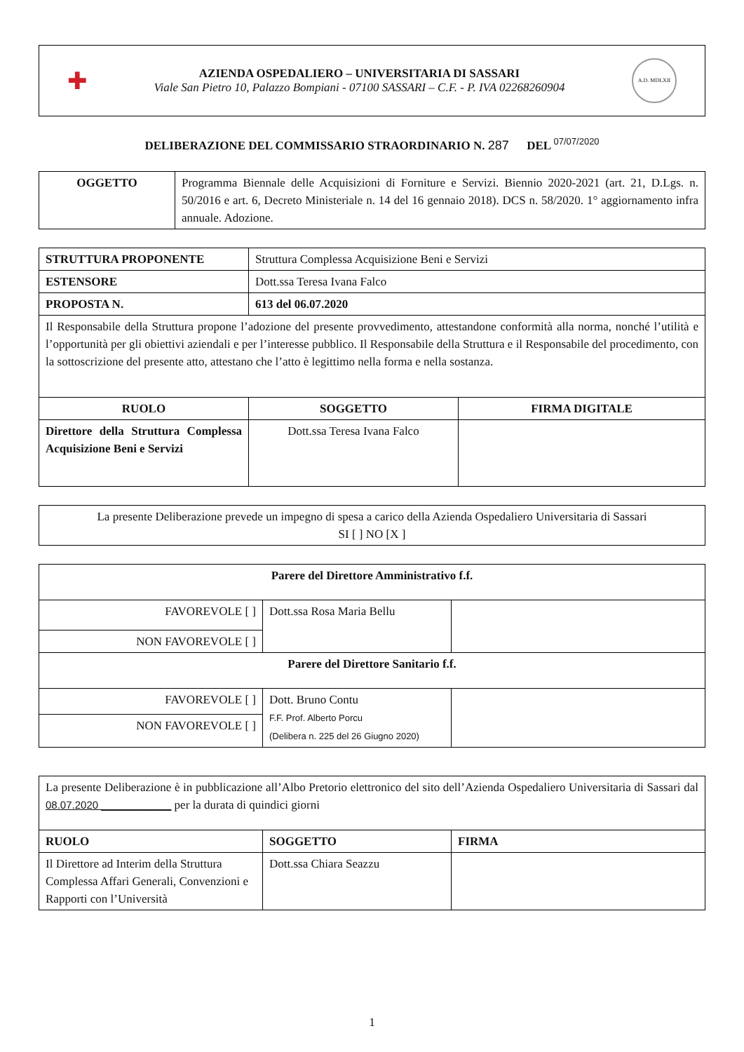✚
AZIENDA OSPEDALIERO – UNIVERSITARIA DI SASSARI
Viale San Pietro 10, Palazzo Bompiani - 07100 SASSARI – C.F. - P. IVA 02268260904
A.D. MDLXII
DELIBERAZIONE DEL COMMISSARIO STRAORDINARIO N. 287 DEL <sup>07/07/2020</sup>
| OGGETTO | Programma Biennale delle Acquisizioni di Forniture e Servizi. Biennio 2020-2021 (art. 21, D.Lgs. n. 50/2016 e art. 6, Decreto Ministeriale n. 14 del 16 gennaio 2018). DCS n. 58/2020. 1° aggiornamento infra annuale. Adozione. |
| STRUTTURA PROPONENTE | Struttura Complessa Acquisizione Beni e Servizi | |
| ESTENSORE | Dott.ssa Teresa Ivana Falco | |
| PROPOSTA N. | 613 del 06.07.2020 | |
| Il Responsabile della Struttura propone l’adozione del presente provvedimento, attestandone conformità alla norma, nonché l’utilità e l’opportunità per gli obiettivi aziendali e per l’interesse pubblico. Il Responsabile della Struttura e il Responsabile del procedimento, con la sottoscrizione del presente atto, attestano che l’atto è legittimo nella forma e nella sostanza. | | |
| RUOLO | SOGGETTO | FIRMA DIGITALE |
| Direttore della Struttura Complessa Acquisizione Beni e Servizi | Dott.ssa Teresa Ivana Falco | |
| La presente Deliberazione prevede un impegno di spesa a carico della Azienda Ospedaliero Universitaria di Sassari SI [ ] NO [X ] |
| Parere del Direttore Amministrativo f.f. | | |
| FAVOREVOLE [ ] | Dott.ssa Rosa Maria Bellu | |
| NON FAVOREVOLE [ ] | | |
| Parere del Direttore Sanitario f.f. | | |
| FAVOREVOLE [ ] | Dott. Bruno Contu F.F. Prof. Alberto Porcu (Delibera n. 225 del 26 Giugno 2020) | |
| NON FAVOREVOLE [ ] | | |
| La presente Deliberazione è in pubblicazione all’Albo Pretorio elettronico del sito dell’Azienda Ospedaliero Universitaria di Sassari dal 08.07.2020 ____________ per la durata di quindici giorni | | |
| RUOLO | SOGGETTO | FIRMA |
| Il Direttore ad Interim della Struttura Complessa Affari Generali, Convenzioni e Rapporti con l’Università | Dott.ssa Chiara Seazzu | |
1